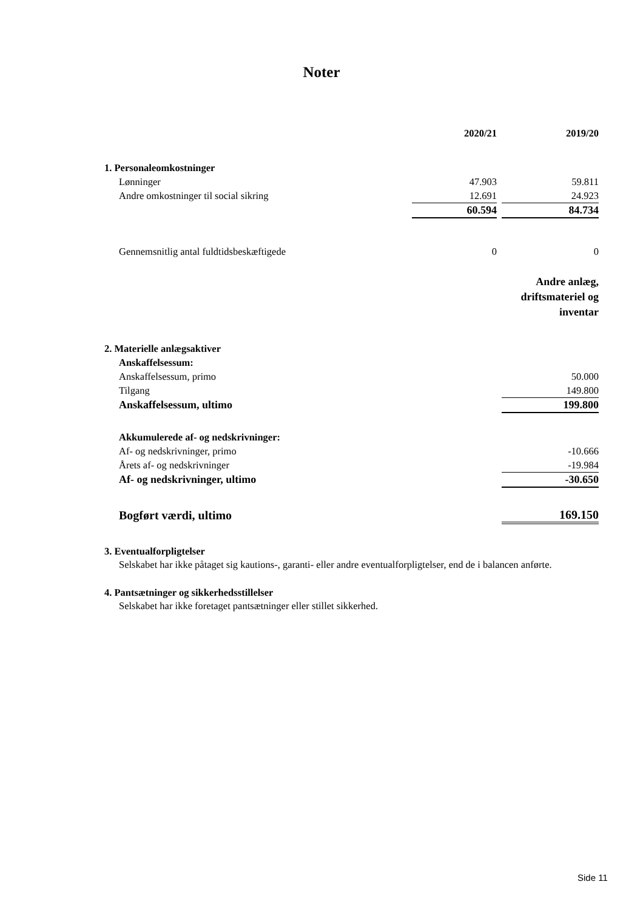Noter
| | 2020/21 | | 2019/20 |
| 1. Personaleomkostninger | | | |
| Lønninger | 47.903 | | 59.811 |
| Andre omkostninger til social sikring | 12.691 | | 24.923 |
| | 60.594 | | 84.734 |
| Gennemsnitlig antal fuldtidsbeskæftigede | 0 | | 0 |
| | | | Andre anlæg, driftsmateriel og inventar |
| 2. Materielle anlægsaktiver | | | |
| Anskaffelsessum: | | | |
| Anskaffelsessum, primo | | | 50.000 |
| Tilgang | | | 149.800 |
| Anskaffelsessum, ultimo | | | 199.800 |
| Akkumulerede af- og nedskrivninger: | | | |
| Af- og nedskrivninger, primo | | | -10.666 |
| Årets af- og nedskrivninger | | | -19.984 |
| Af- og nedskrivninger, ultimo | | | -30.650 |
| Bogført værdi, ultimo | | | 169.150 |
3. Eventualforpligtelser
Selskabet har ikke påtaget sig kautions-, garanti- eller andre eventualforpligtelser, end de i balancen anførte.
4. Pantsætninger og sikkerhedsstillelser
Selskabet har ikke foretaget pantsætninger eller stillet sikkerhed.
Side 11